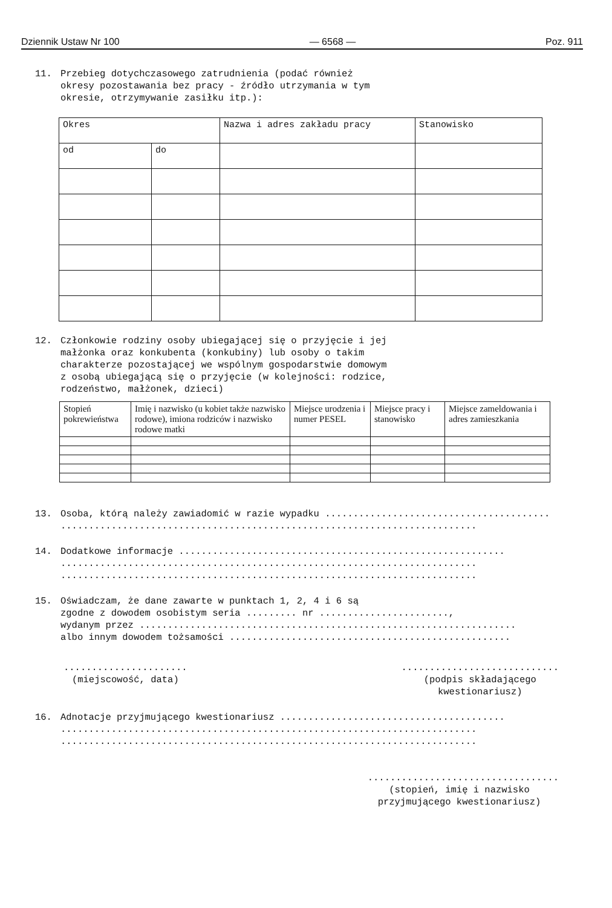Dziennik Ustaw Nr 100 — 6568 — Poz. 911
11. Przebieg dotychczasowego zatrudnienia (podać również
okresy pozostawania bez pracy - źródło utrzymania w tym
okresie, otrzymywanie zasiłku itp.):
| Okres | | Nazwa i adres zakładu pracy | Stanowisko |
| od | do | | |
12. Członkowie rodziny osoby ubiegającej się o przyjęcie i jej
małżonka oraz konkubenta (konkubiny) lub osoby o takim
charakterze pozostającej we wspólnym gospodarstwie domowym
z osobą ubiegającą się o przyjęcie (w kolejności: rodzice,
rodzeństwo, małżonek, dzieci)
| Stopień pokrewieństwa | Imię i nazwisko (u kobiet także nazwisko rodowe), imiona rodziców i nazwisko rodowe matki | Miejsce urodzenia i numer PESEL | Miejsce pracy i stanowisko | Miejsce zameldowania i adres zamieszkania |
13.
Osoba, którą należy zawiadomić w razie wypadku ........................................
..........................................................................
14.
Dodatkowe informacje ..........................................................
..........................................................................
..........................................................................
15.
Oświadczam, że dane zawarte w punktach 1, 2, 4 i 6 są
zgodne z dowodem osobistym seria ......... nr .......................,
wydanym przez ...................................................................
albo innym dowodem tożsamości ..................................................
......................
(miejscowość, data)
............................
(podpis składającego
kwestionariusz)
16.
Adnotacje przyjmującego kwestionariusz ........................................
..........................................................................
..........................................................................
..................................
(stopień, imię i nazwisko
przyjmującego kwestionariusz)